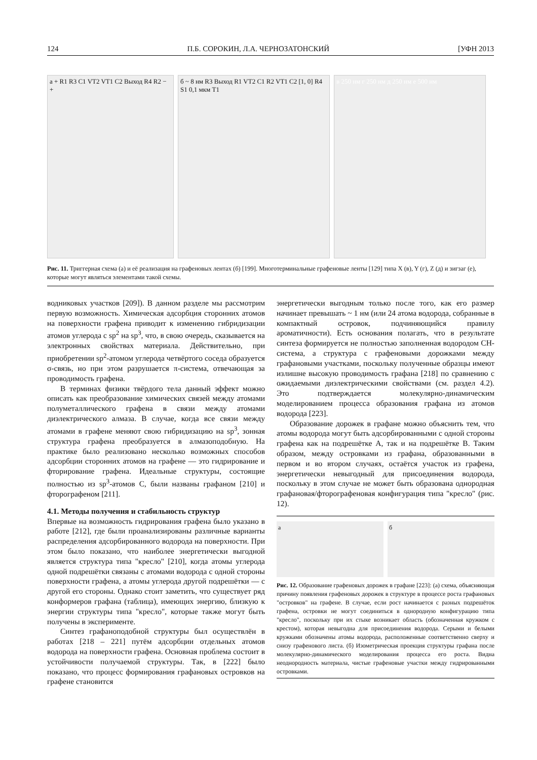124 П.Б. СОРОКИН, Л.А. ЧЕРНОЗАТОНСКИЙ [УФН 2013
а + R1 R3 C1 VT2 VT1 C2 Выход R4 R2 − +
б ~ 8 нм R3 Выход R1 VT2 C1 R2 VT1 C2 [1, 0] R4 S1 0,1 мкм T1
в 250 нм г 250 нм д 250 нм е 500 нм
Рис. 11. Триггерная схема (а) и её реализация на графеновых лентах (б) [199]. Многотерминальные графеновые ленты [129] типа X (в), Y (г), Z (д) и зигзаг (е), которые могут являться элементами такой схемы.
водниковых участков [209]). В данном разделе мы рассмотрим первую возможность. Химическая адсорбция сторонних атомов на поверхности графена приводит к изменению гибридизации атомов углерода с sp<sup>2</sup> на sp<sup>3</sup>, что, в свою очередь, сказывается на электронных свойствах материала. Действительно, при приобретении sp<sup>2</sup>-атомом углерода четвёртого соседа образуется σ-связь, но при этом разрушается π-система, отвечающая за проводимость графена.
В терминах физики твёрдого тела данный эффект можно описать как преобразование химических связей между атомами полуметаллического графена в связи между атомами диэлектрического алмаза. В случае, когда все связи между атомами в графене меняют свою гибридизацию на sp<sup>3</sup>, зонная структура графена преобразуется в алмазоподобную. На практике было реализовано несколько возможных способов адсорбции сторонних атомов на графене — это гидрирование и фторирование графена. Идеальные структуры, состоящие полностью из sp<sup>3</sup>-атомов C, были названы графаном [210] и фторографеном [211].
4.1. Методы получения и стабильность структур
Впервые на возможность гидрирования графена было указано в работе [212], где были проанализированы различные варианты распределения адсорбированного водорода на поверхности. При этом было показано, что наиболее энергетически выгодной является структура типа "кресло" [210], когда атомы углерода одной подрешётки связаны с атомами водорода с одной стороны поверхности графена, а атомы углерода другой подрешётки — с другой его стороны. Однако стоит заметить, что существует ряд конформеров графана (таблица), имеющих энергию, близкую к энергии структуры типа "кресло", которые также могут быть получены в эксперименте.
Синтез графаноподобной структуры был осуществлён в работах [218 – 221] путём адсорбции отдельных атомов водорода на поверхности графена. Основная проблема состоит в устойчивости получаемой структуры. Так, в [222] было показано, что процесс формирования графановых островков на графене становится
энергетически выгодным только после того, как его размер начинает превышать ~ 1 нм (или 24 атома водорода, собранные в компактный островок, подчиняющийся правилу ароматичности). Есть основания полагать, что в результате синтеза формируется не полностью заполненная водородом CH-система, а структура с графеновыми дорожками между графановыми участками, поскольку полученные образцы имеют излишне высокую проводимость графана [218] по сравнению с ожидаемыми диэлектрическими свойствами (см. раздел 4.2). Это подтверждается молекулярно-динамическим моделированием процесса образования графана из атомов водорода [223].
Образование дорожек в графане можно объяснить тем, что атомы водорода могут быть адсорбированными с одной стороны графена как на подрешётке A, так и на подрешётке B. Таким образом, между островками из графана, образованными в первом и во втором случаях, остаётся участок из графена, энергетически невыгодный для присоединения водорода, поскольку в этом случае не может быть образована однородная графановая/фторографеновая конфигурация типа "кресло" (рис. 12).
а б
Рис. 12. Образование графеновых дорожек в графане [223]: (а) схема, объясняющая причину появления графеновых дорожек в структуре в процессе роста графановых "островков" на графене. В случае, если рост начинается с разных подрешёток графена, островки не могут соединиться в однородную конфигурацию типа "кресло", поскольку при их стыке возникает область (обозначенная кружком с крестом), которая невыгодна для присоединения водорода. Серыми и белыми кружками обозначены атомы водорода, расположенные соответственно сверху и снизу графенового листа. (б) Изометрическая проекция структуры графана после молекулярно-динамического моделирования процесса его роста. Видна неоднородность материала, чистые графеновые участки между гидрированными островками.